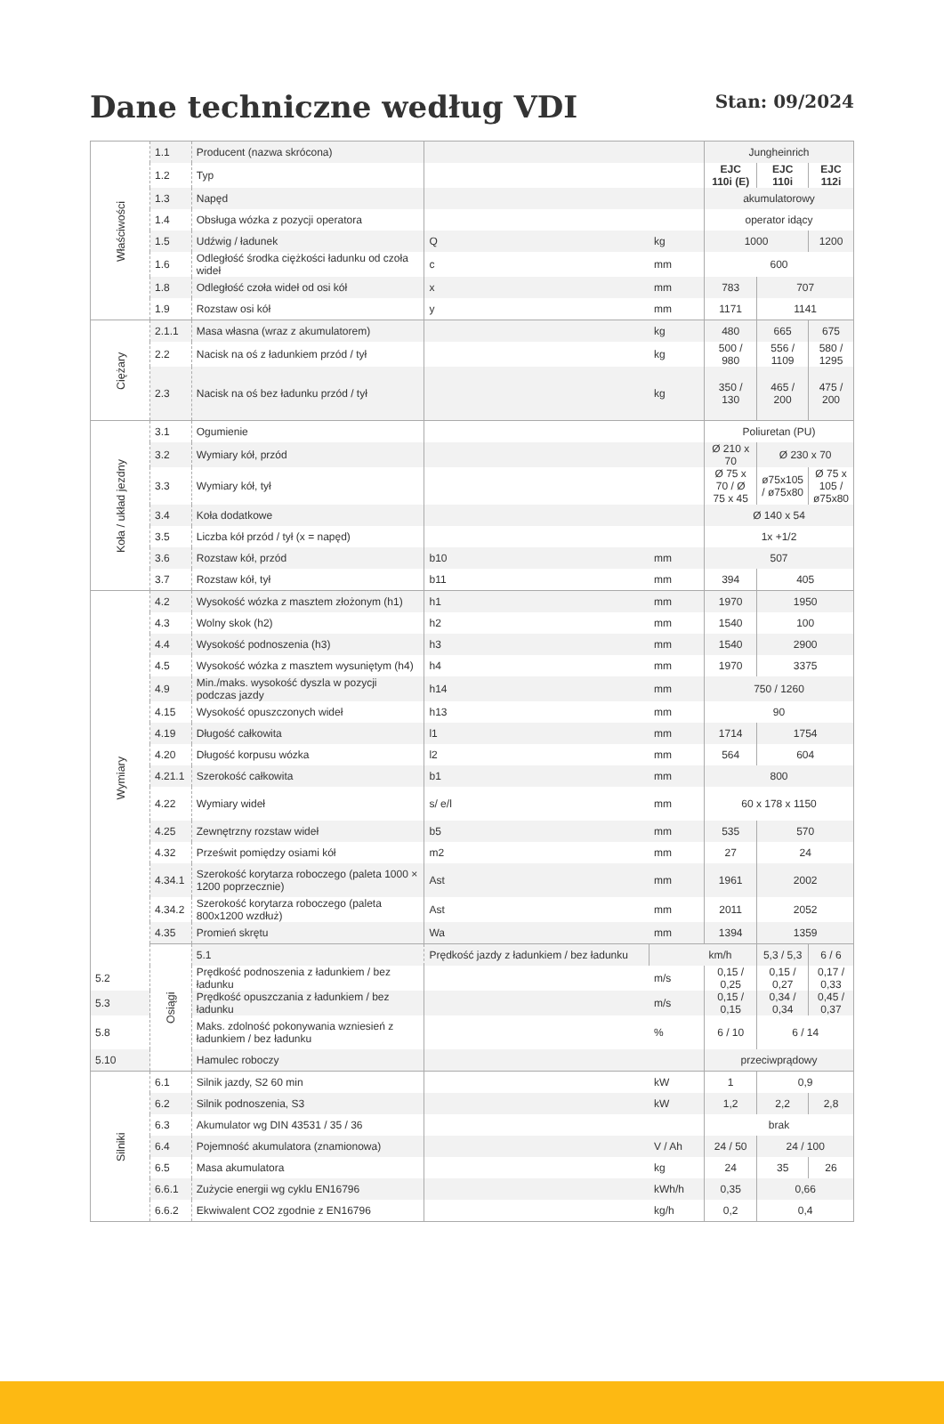Dane techniczne według VDI
Stan: 09/2024
| Właściwości | 1.1 | Producent (nazwa skrócona) | | | Jungheinrich | | |
| | 1.2 | Typ | | | EJC 110i (E) | EJC 110i | EJC 112i |
| | 1.3 | Napęd | | | akumulatorowy | | |
| | 1.4 | Obsługa wózka z pozycji operatora | | | operator idący | | |
| | 1.5 | Udźwig / ładunek | Q | kg | 1000 | | 1200 |
| | 1.6 | Odległość środka ciężkości ładunku od czoła wideł | c | mm | 600 | | |
| | 1.8 | Odległość czoła wideł od osi kół | x | mm | 783 | 707 | |
| | 1.9 | Rozstaw osi kół | y | mm | 1171 | 1141 | |
| Ciężary | 2.1.1 | Masa własna (wraz z akumulatorem) | | kg | 480 | 665 | 675 |
| | 2.2 | Nacisk na oś z ładunkiem przód / tył | | kg | 500 / 980 | 556 / 1109 | 580 / 1295 |
| | 2.3 | Nacisk na oś bez ładunku przód / tył | | kg | 350 / 130 | 465 / 200 | 475 / 200 |
| Koła / układ jezdny | 3.1 | Ogumienie | | | Poliuretan (PU) | | |
| | 3.2 | Wymiary kół, przód | | | Ø 210 x 70 | Ø 230 x 70 | |
| | 3.3 | Wymiary kół, tył | | | Ø 75 x 70 / Ø 75 x 45 | ø75x105 / ø75x80 | Ø 75 x 105 / ø75x80 |
| | 3.4 | Koła dodatkowe | | | Ø 140 x 54 | | |
| | 3.5 | Liczba kół przód / tył (x = napęd) | | | 1x +1/2 | | |
| | 3.6 | Rozstaw kół, przód | b10 | mm | 507 | | |
| | 3.7 | Rozstaw kół, tył | b11 | mm | 394 | 405 | |
| Wymiary | 4.2 | Wysokość wózka z masztem złożonym (h1) | h1 | mm | 1970 | 1950 | |
| | 4.3 | Wolny skok (h2) | h2 | mm | 1540 | 100 | |
| | 4.4 | Wysokość podnoszenia (h3) | h3 | mm | 1540 | 2900 | |
| | 4.5 | Wysokość wózka z masztem wysuniętym (h4) | h4 | mm | 1970 | 3375 | |
| | 4.9 | Min./maks. wysokość dyszla w pozycji podczas jazdy | h14 | mm | 750 / 1260 | | |
| | 4.15 | Wysokość opuszczonych wideł | h13 | mm | 90 | | |
| | 4.19 | Długość całkowita | l1 | mm | 1714 | 1754 | |
| | 4.20 | Długość korpusu wózka | l2 | mm | 564 | 604 | |
| | 4.21.1 | Szerokość całkowita | b1 | mm | 800 | | |
| | 4.22 | Wymiary wideł | s/ e/l | mm | 60 x 178 x 1150 | | |
| | 4.25 | Zewnętrzny rozstaw wideł | b5 | mm | 535 | 570 | |
| | 4.32 | Prześwit pomiędzy osiami kół | m2 | mm | 27 | 24 | |
| | 4.34.1 | Szerokość korytarza roboczego (paleta 1000 × 1200 poprzecznie) | Ast | mm | 1961 | 2002 | |
| | 4.34.2 | Szerokość korytarza roboczego (paleta 800x1200 wzdłuż) | Ast | mm | 2011 | 2052 | |
| | 4.35 | Promień skrętu | Wa | mm | 1394 | 1359 | |
| | Osiągi | 5.1 | Prędkość jazdy z ładunkiem / bez ładunku | | km/h | 5,3 / 5,3 | 6 / 6 |
| 5.2 | | Prędkość podnoszenia z ładunkiem / bez ładunku | | m/s | 0,15 / 0,25 | 0,15 / 0,27 | 0,17 / 0,33 |
| 5.3 | | Prędkość opuszczania z ładunkiem / bez ładunku | | m/s | 0,15 / 0,15 | 0,34 / 0,34 | 0,45 / 0,37 |
| 5.8 | | Maks. zdolność pokonywania wzniesień z ładunkiem / bez ładunku | | % | 6 / 10 | 6 / 14 | |
| 5.10 | | Hamulec roboczy | | | przeciwprądowy | | |
| Silniki | 6.1 | Silnik jazdy, S2 60 min | | kW | 1 | 0,9 | |
| | 6.2 | Silnik podnoszenia, S3 | | kW | 1,2 | 2,2 | 2,8 |
| | 6.3 | Akumulator wg DIN 43531 / 35 / 36 | | | brak | | |
| | 6.4 | Pojemność akumulatora (znamionowa) | | V / Ah | 24 / 50 | 24 / 100 | |
| | 6.5 | Masa akumulatora | | kg | 24 | 35 | 26 |
| | 6.6.1 | Zużycie energii wg cyklu EN16796 | | kWh/h | 0,35 | 0,66 | |
| | 6.6.2 | Ekwiwalent CO2 zgodnie z EN16796 | | kg/h | 0,2 | 0,4 | |